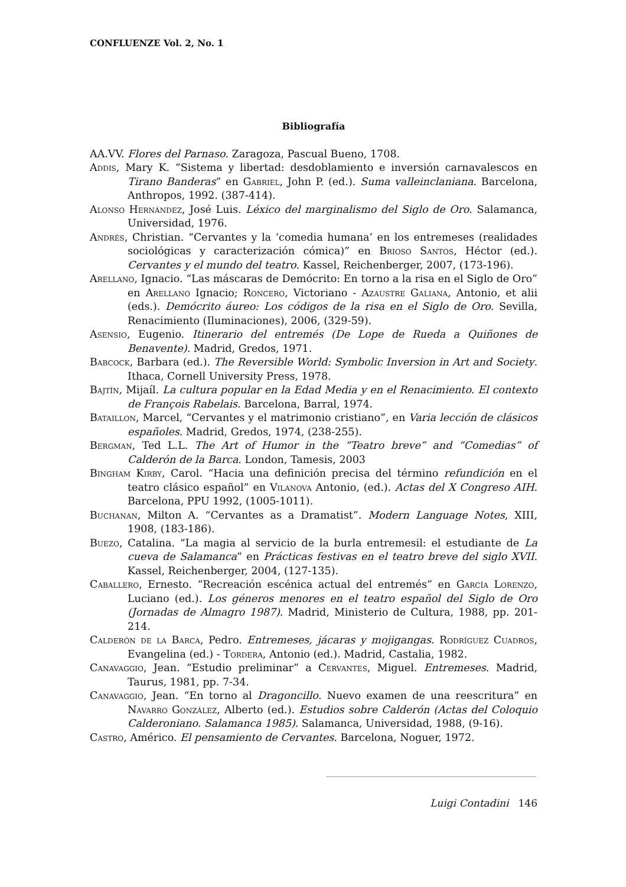CONFLUENZE Vol. 2, No. 1
Bibliografía
AA.VV. Flores del Parnaso. Zaragoza, Pascual Bueno, 1708.
Addis, Mary K. “Sistema y libertad: desdoblamiento e inversión carnavalescos en Tirano Banderas” en Gabriel, John P. (ed.). Suma valleinclaniana. Barcelona, Anthropos, 1992. (387-414).
Alonso Hernández, José Luis. Léxico del marginalismo del Siglo de Oro. Salamanca, Universidad, 1976.
Andrés, Christian. “Cervantes y la ‘comedia humana’ en los entremeses (realidades sociológicas y caracterización cómica)” en Brioso Santos, Héctor (ed.). Cervantes y el mundo del teatro. Kassel, Reichenberger, 2007, (173-196).
Arellano, Ignacio. “Las máscaras de Demócrito: En torno a la risa en el Siglo de Oro” en Arellano Ignacio; Roncero, Victoriano - Azaustre Galiana, Antonio, et alii (eds.). Demócrito áureo: Los códigos de la risa en el Siglo de Oro. Sevilla, Renacimiento (Iluminaciones), 2006, (329-59).
Asensio, Eugenio. Itinerario del entremés (De Lope de Rueda a Quiñones de Benavente). Madrid, Gredos, 1971.
Babcock, Barbara (ed.). The Reversible World: Symbolic Inversion in Art and Society. Ithaca, Cornell University Press, 1978.
Bajtín, Mijaíl. La cultura popular en la Edad Media y en el Renacimiento. El contexto de François Rabelais. Barcelona, Barral, 1974.
Bataillon, Marcel, “Cervantes y el matrimonio cristiano”, en Varia lección de clásicos españoles. Madrid, Gredos, 1974, (238-255).
Bergman, Ted L.L. The Art of Humor in the “Teatro breve” and “Comedias” of Calderón de la Barca. London, Tamesis, 2003
Bingham Kirby, Carol. “Hacia una definición precisa del término refundición en el teatro clásico español” en Vilanova Antonio, (ed.). Actas del X Congreso AIH. Barcelona, PPU 1992, (1005-1011).
Buchanan, Milton A. “Cervantes as a Dramatist”. Modern Language Notes, XIII, 1908, (183-186).
Buezo, Catalina. “La magia al servicio de la burla entremesil: el estudiante de La cueva de Salamanca” en Prácticas festivas en el teatro breve del siglo XVII. Kassel, Reichenberger, 2004, (127-135).
Caballero, Ernesto. “Recreación escénica actual del entremés” en García Lorenzo, Luciano (ed.). Los géneros menores en el teatro español del Siglo de Oro (Jornadas de Almagro 1987). Madrid, Ministerio de Cultura, 1988, pp. 201-214.
Calderón de la Barca, Pedro. Entremeses, jácaras y mojigangas. Rodríguez Cuadros, Evangelina (ed.) - Tordera, Antonio (ed.). Madrid, Castalia, 1982.
Canavaggio, Jean. “Estudio preliminar” a Cervantes, Miguel. Entremeses. Madrid, Taurus, 1981, pp. 7-34.
Canavaggio, Jean. “En torno al Dragoncillo. Nuevo examen de una reescritura” en Navarro González, Alberto (ed.). Estudios sobre Calderón (Actas del Coloquio Calderoniano. Salamanca 1985). Salamanca, Universidad, 1988, (9-16).
Castro, Américo. El pensamiento de Cervantes. Barcelona, Noguer, 1972.
Luigi Contadini 146